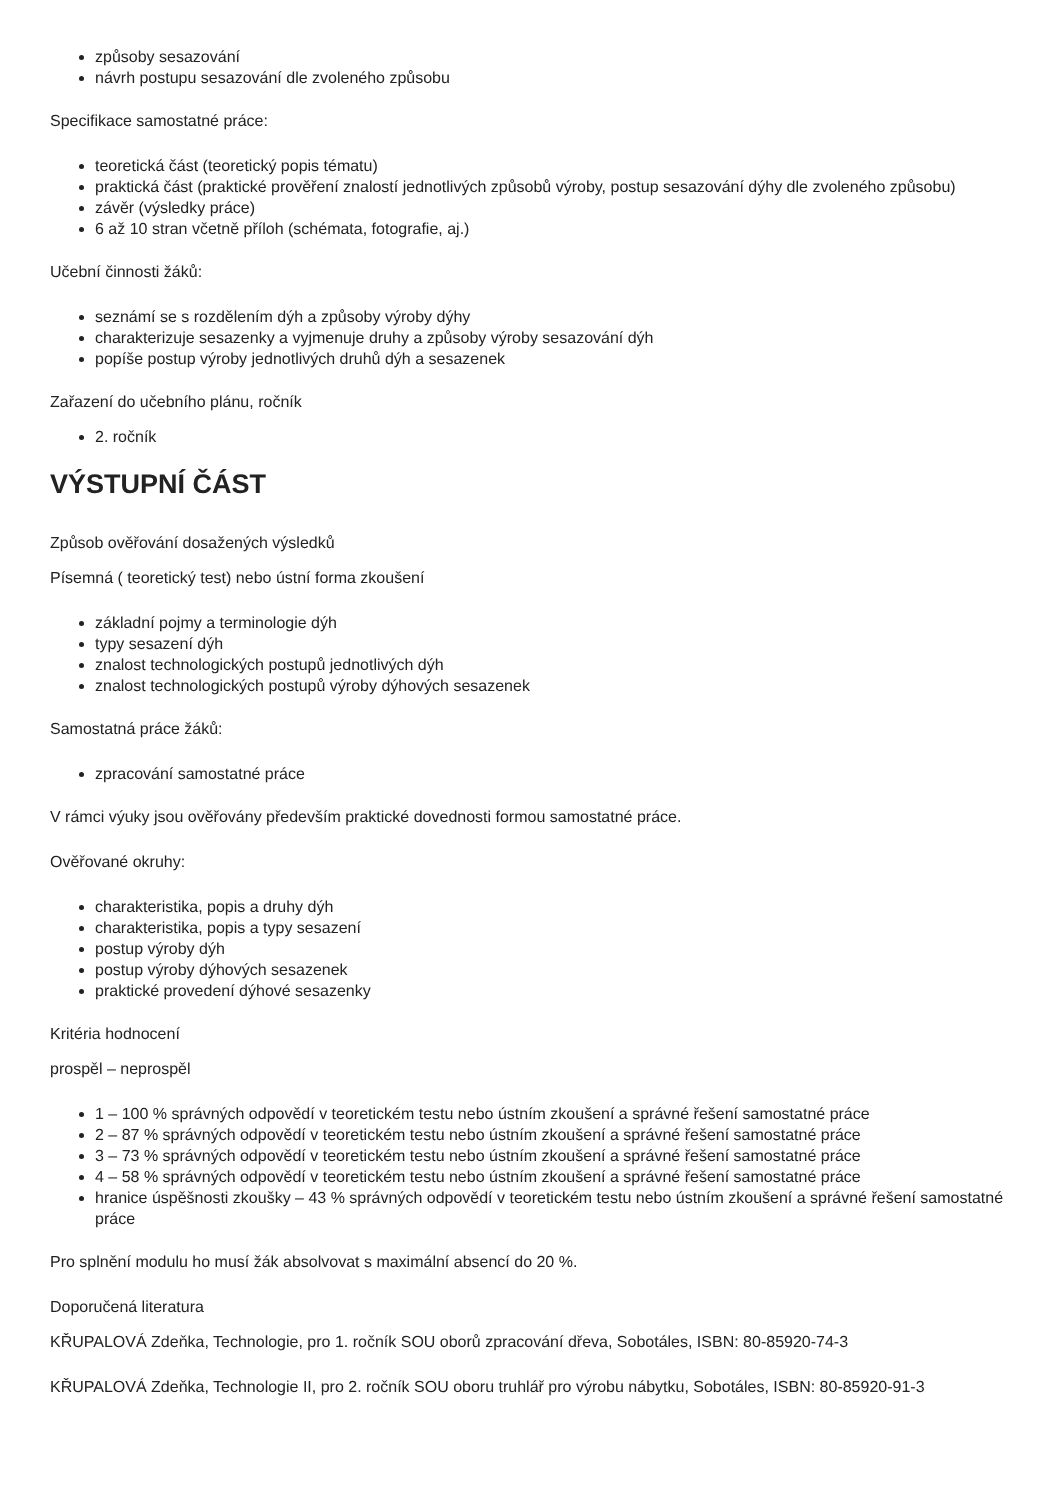způsoby sesazování
návrh postupu sesazování dle zvoleného způsobu
Specifikace samostatné práce:
teoretická část (teoretický popis tématu)
praktická část (praktické prověření znalostí jednotlivých způsobů výroby, postup sesazování dýhy dle zvoleného způsobu)
závěr (výsledky práce)
6 až 10 stran včetně příloh (schémata, fotografie, aj.)
Učební činnosti žáků:
seznámí se s rozdělením dýh a způsoby výroby dýhy
charakterizuje sesazenky a vyjmenuje druhy a způsoby výroby sesazování dýh
popíše postup výroby jednotlivých druhů dýh a sesazenek
Zařazení do učebního plánu, ročník
2. ročník
VÝSTUPNÍ ČÁST
Způsob ověřování dosažených výsledků
Písemná ( teoretický test) nebo ústní forma zkoušení
základní pojmy a terminologie dýh
typy sesazení dýh
znalost technologických postupů jednotlivých dýh
znalost technologických postupů výroby dýhových sesazenek
Samostatná práce žáků:
zpracování samostatné práce
V rámci výuky jsou ověřovány především praktické dovednosti formou samostatné práce.
Ověřované okruhy:
charakteristika, popis a druhy dýh
charakteristika, popis a typy sesazení
postup výroby dýh
postup výroby dýhových sesazenek
praktické provedení dýhové sesazenky
Kritéria hodnocení
prospěl – neprospěl
1 – 100 % správných odpovědí v teoretickém testu nebo ústním zkoušení a správné řešení samostatné práce
2 – 87 % správných odpovědí v teoretickém testu nebo ústním zkoušení a správné řešení samostatné práce
3 – 73 % správných odpovědí v teoretickém testu nebo ústním zkoušení a správné řešení samostatné práce
4 – 58 % správných odpovědí v teoretickém testu nebo ústním zkoušení a správné řešení samostatné práce
hranice úspěšnosti zkoušky – 43 % správných odpovědí v teoretickém testu nebo ústním zkoušení a správné řešení samostatné práce
Pro splnění modulu ho musí žák absolvovat s maximální absencí do 20 %.
Doporučená literatura
KŘUPALOVÁ Zdeňka, Technologie, pro 1. ročník SOU oborů zpracování dřeva, Sobotáles, ISBN: 80-85920-74-3
KŘUPALOVÁ Zdeňka, Technologie II, pro 2. ročník SOU oboru truhlář pro výrobu nábytku, Sobotáles, ISBN: 80-85920-91-3